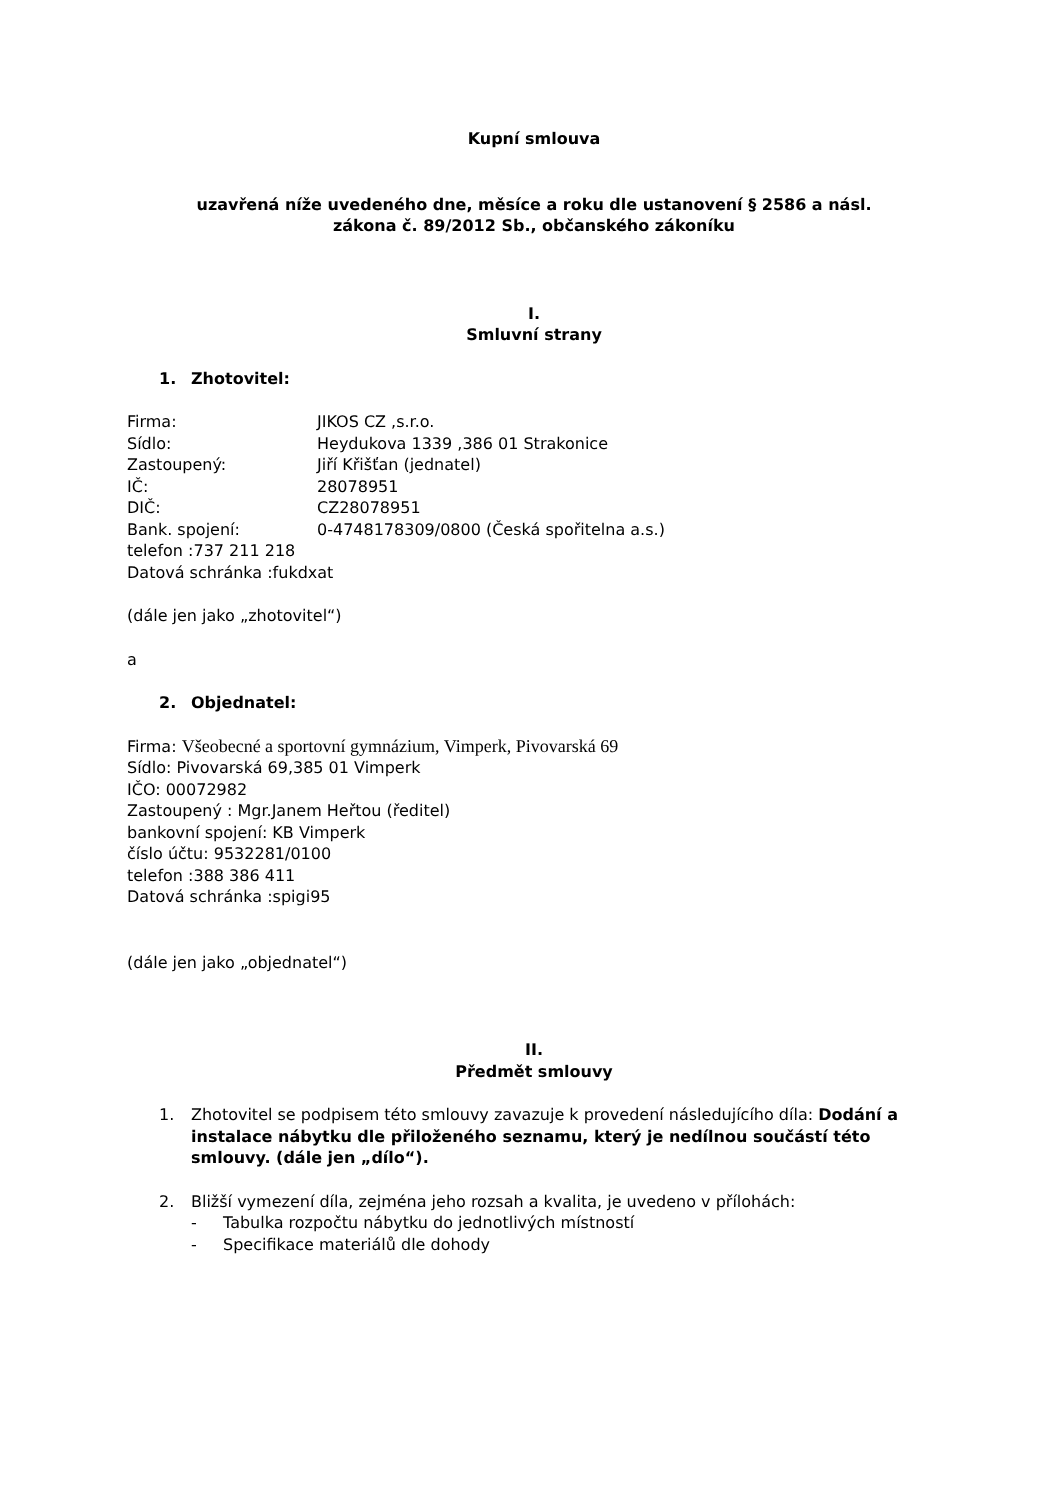Kupní smlouva
uzavřená níže uvedeného dne, měsíce a roku dle ustanovení § 2586 a násl.
zákona č. 89/2012 Sb., občanského zákoníku
I.
Smluvní strany
1. Zhotovitel:
Firma: JIKOS CZ ,s.r.o.
Sídlo: Heydukova 1339 ,386 01 Strakonice
Zastoupený: Jiří Křišťan (jednatel)
IČ: 28078951
DIČ: CZ28078951
Bank. spojení: 0-4748178309/0800 (Česká spořitelna a.s.)
telefon :737 211 218
Datová schránka :fukdxat
(dále jen jako „zhotovitel“)
a
2. Objednatel:
Firma: Všeobecné a sportovní gymnázium, Vimperk, Pivovarská 69
Sídlo: Pivovarská 69,385 01 Vimperk
IČO: 00072982
Zastoupený : Mgr.Janem Heřtou (ředitel)
bankovní spojení: KB Vimperk
číslo účtu: 9532281/0100
telefon :388 386 411
Datová schránka :spigi95
(dále jen jako „objednatel“)
II.
Předmět smlouvy
1. Zhotovitel se podpisem této smlouvy zavazuje k provedení následujícího díla: Dodání a instalace nábytku dle přiloženého seznamu, který je nedílnou součástí této smlouvy. (dále jen „dílo“).
2. Bližší vymezení díla, zejména jeho rozsah a kvalita, je uvedeno v přílohách:
- Tabulka rozpočtu nábytku do jednotlivých místností
- Specifikace materiálů dle dohody